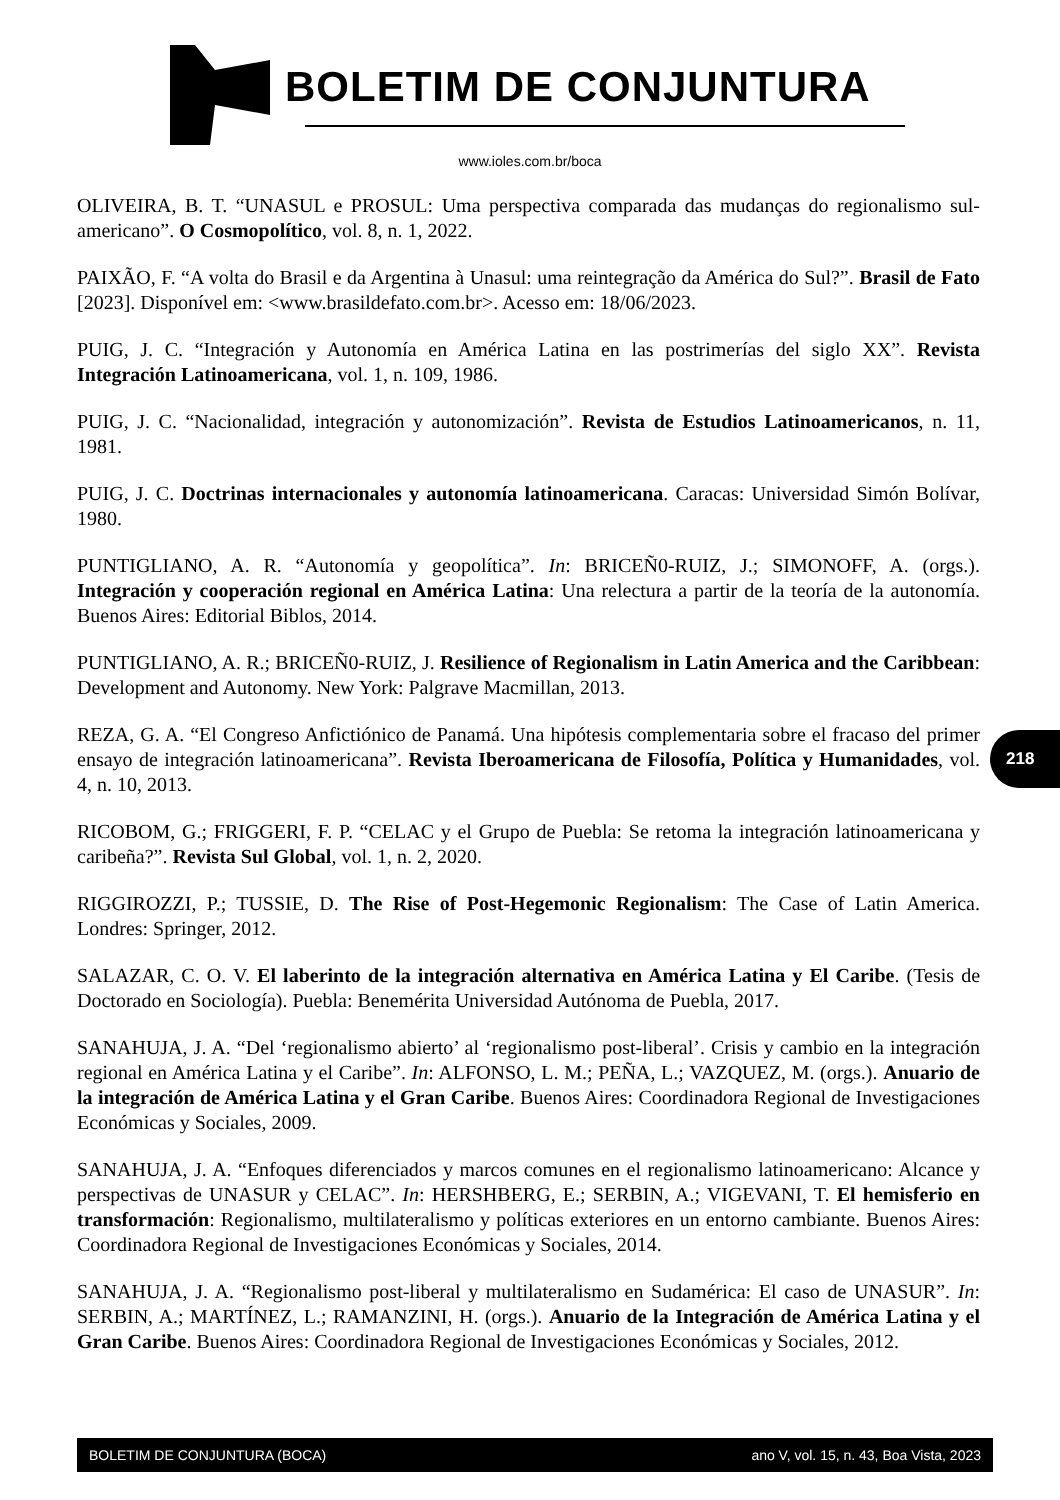BOLETIM DE CONJUNTURA
www.ioles.com.br/boca
OLIVEIRA, B. T. “UNASUL e PROSUL: Uma perspectiva comparada das mudanças do regionalismo sul-americano”. O Cosmopolítico, vol. 8, n. 1, 2022.
PAIXÃO, F. “A volta do Brasil e da Argentina à Unasul: uma reintegração da América do Sul?”. Brasil de Fato [2023]. Disponível em: <www.brasildefato.com.br>. Acesso em: 18/06/2023.
PUIG, J. C. “Integración y Autonomía en América Latina en las postrimerías del siglo XX”. Revista Integración Latinoamericana, vol. 1, n. 109, 1986.
PUIG, J. C. “Nacionalidad, integración y autonomización”. Revista de Estudios Latinoamericanos, n. 11, 1981.
PUIG, J. C. Doctrinas internacionales y autonomía latinoamericana. Caracas: Universidad Simón Bolívar, 1980.
PUNTIGLIANO, A. R. “Autonomía y geopolítica”. In: BRICEÑ0-RUIZ, J.; SIMONOFF, A. (orgs.). Integración y cooperación regional en América Latina: Una relectura a partir de la teoría de la autonomía. Buenos Aires: Editorial Biblos, 2014.
PUNTIGLIANO, A. R.; BRICEÑ0-RUIZ, J. Resilience of Regionalism in Latin America and the Caribbean: Development and Autonomy. New York: Palgrave Macmillan, 2013.
REZA, G. A. “El Congreso Anfictiónico de Panamá. Una hipótesis complementaria sobre el fracaso del primer ensayo de integración latinoamericana”. Revista Iberoamericana de Filosofía, Política y Humanidades, vol. 4, n. 10, 2013.
RICOBOM, G.; FRIGGERI, F. P. “CELAC y el Grupo de Puebla: Se retoma la integración latinoamericana y caribeña?”. Revista Sul Global, vol. 1, n. 2, 2020.
RIGGIROZZI, P.; TUSSIE, D. The Rise of Post-Hegemonic Regionalism: The Case of Latin America. Londres: Springer, 2012.
SALAZAR, C. O. V. El laberinto de la integración alternativa en América Latina y El Caribe. (Tesis de Doctorado en Sociología). Puebla: Benemérita Universidad Autónoma de Puebla, 2017.
SANAHUJA, J. A. “Del ‘regionalismo abierto’ al ‘regionalismo post-liberal’. Crisis y cambio en la integración regional en América Latina y el Caribe”. In: ALFONSO, L. M.; PEÑA, L.; VAZQUEZ, M. (orgs.). Anuario de la integración de América Latina y el Gran Caribe. Buenos Aires: Coordinadora Regional de Investigaciones Económicas y Sociales, 2009.
SANAHUJA, J. A. “Enfoques diferenciados y marcos comunes en el regionalismo latinoamericano: Alcance y perspectivas de UNASUR y CELAC”. In: HERSHBERG, E.; SERBIN, A.; VIGEVANI, T. El hemisferio en transformación: Regionalismo, multilateralismo y políticas exteriores en un entorno cambiante. Buenos Aires: Coordinadora Regional de Investigaciones Económicas y Sociales, 2014.
SANAHUJA, J. A. “Regionalismo post-liberal y multilateralismo en Sudamérica: El caso de UNASUR”. In: SERBIN, A.; MARTÍNEZ, L.; RAMANZINI, H. (orgs.). Anuario de la Integración de América Latina y el Gran Caribe. Buenos Aires: Coordinadora Regional de Investigaciones Económicas y Sociales, 2012.
218
BOLETIM DE CONJUNTURA (BOCA) ano V, vol. 15, n. 43, Boa Vista, 2023